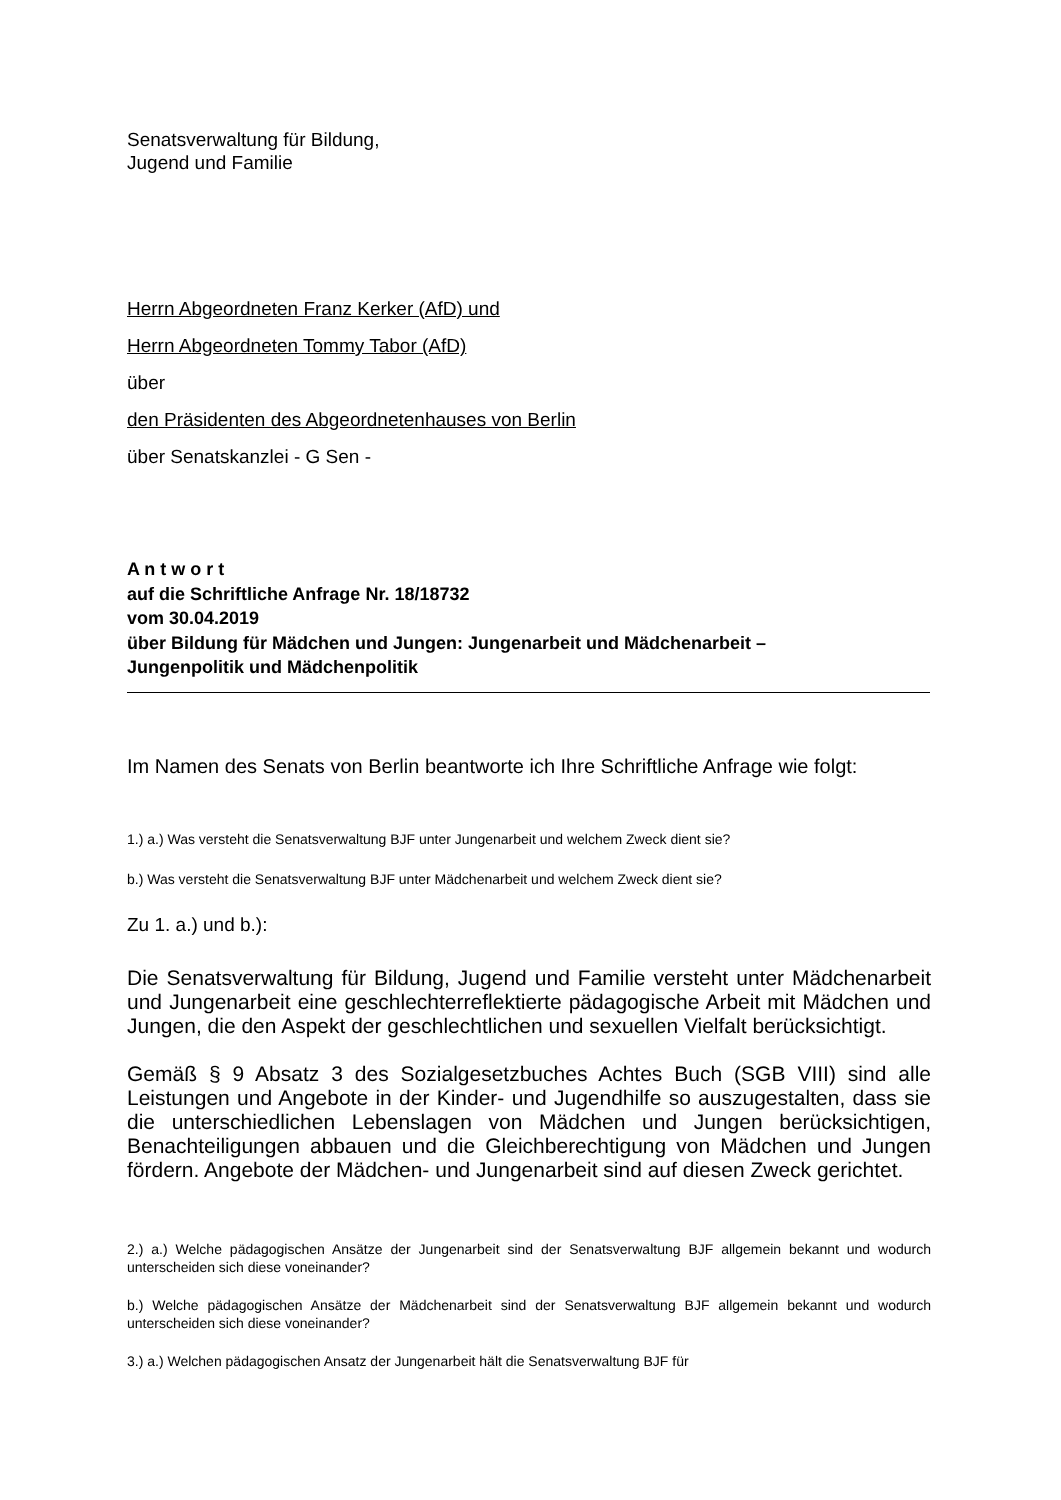Senatsverwaltung für Bildung,
Jugend und Familie
Herrn Abgeordneten Franz Kerker (AfD) und
Herrn Abgeordneten Tommy Tabor (AfD)
über
den Präsidenten des Abgeordnetenhauses von Berlin
über Senatskanzlei - G Sen -
A n t w o r t
auf die Schriftliche Anfrage Nr. 18/18732
vom 30.04.2019
über Bildung für Mädchen und Jungen: Jungenarbeit und Mädchenarbeit –
Jungenpolitik und Mädchenpolitik
Im Namen des Senats von Berlin beantworte ich Ihre Schriftliche Anfrage wie folgt:
1.) a.) Was versteht die Senatsverwaltung BJF unter Jungenarbeit und welchem Zweck dient sie?
b.) Was versteht die Senatsverwaltung BJF unter Mädchenarbeit und welchem Zweck dient sie?
Zu 1. a.) und b.):
Die Senatsverwaltung für Bildung, Jugend und Familie versteht unter Mädchenarbeit und Jungenarbeit eine geschlechterreflektierte pädagogische Arbeit mit Mädchen und Jungen, die den Aspekt der geschlechtlichen und sexuellen Vielfalt berücksichtigt.
Gemäß § 9 Absatz 3 des Sozialgesetzbuches Achtes Buch (SGB VIII) sind alle Leistungen und Angebote in der Kinder- und Jugendhilfe so auszugestalten, dass sie die unterschiedlichen Lebenslagen von Mädchen und Jungen berücksichtigen, Benachteiligungen abbauen und die Gleichberechtigung von Mädchen und Jungen fördern. Angebote der Mädchen- und Jungenarbeit sind auf diesen Zweck gerichtet.
2.) a.) Welche pädagogischen Ansätze der Jungenarbeit sind der Senatsverwaltung BJF allgemein bekannt und wodurch unterscheiden sich diese voneinander?
b.) Welche pädagogischen Ansätze der Mädchenarbeit sind der Senatsverwaltung BJF allgemein bekannt und wodurch unterscheiden sich diese voneinander?
3.) a.) Welchen pädagogischen Ansatz der Jungenarbeit hält die Senatsverwaltung BJF für